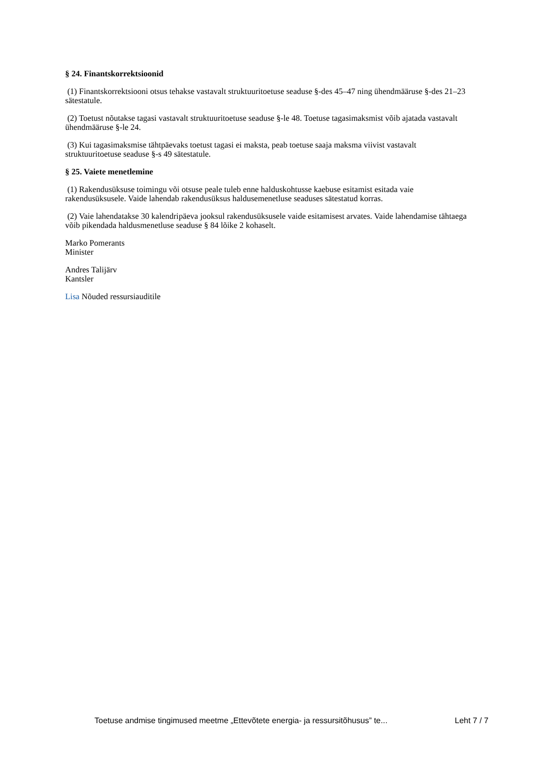§ 24. Finantskorrektsioonid
(1) Finantskorrektsiooni otsus tehakse vastavalt struktuuritoetuse seaduse §-des 45–47 ning ühendmääruse §-des 21–23 sätestatule.
(2) Toetust nõutakse tagasi vastavalt struktuuritoetuse seaduse §-le 48. Toetuse tagasimaksmist võib ajatada vastavalt ühendmääruse §-le 24.
(3) Kui tagasimaksmise tähtpäevaks toetust tagasi ei maksta, peab toetuse saaja maksma viivist vastavalt struktuuritoetuse seaduse §-s 49 sätestatule.
§ 25. Vaiete menetlemine
(1) Rakendusüksuse toimingu või otsuse peale tuleb enne halduskohtusse kaebuse esitamist esitada vaie rakendusüksusele. Vaide lahendab rakendusüksus haldusemenetluse seaduses sätestatud korras.
(2) Vaie lahendatakse 30 kalendripäeva jooksul rakendusüksusele vaide esitamisest arvates. Vaide lahendamise tähtaega võib pikendada haldusmenetluse seaduse § 84 lõike 2 kohaselt.
Marko Pomerants
Minister
Andres Talijärv
Kantsler
Lisa Nõuded ressursiauditile
Toetuse andmise tingimused meetme „Ettevõtete energia- ja ressursitõhusus” te... Leht 7 / 7